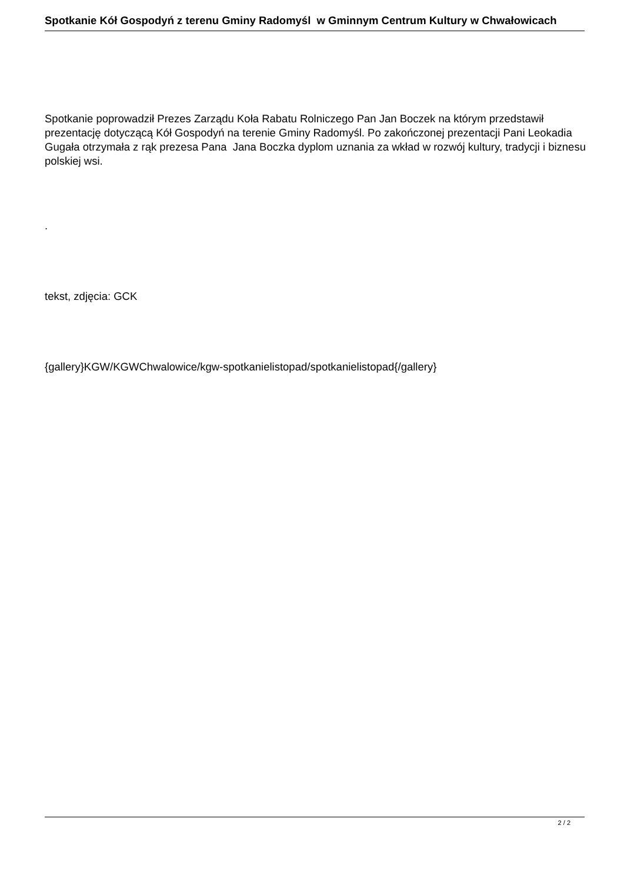Spotkanie Kół Gospodyń z terenu Gminy Radomyśl w Gminnym Centrum Kultury w Chwałowicach
Spotkanie poprowadził Prezes Zarządu Koła Rabatu Rolniczego Pan Jan Boczek na którym przedstawił prezentację dotyczącą Kół Gospodyń na terenie Gminy Radomyśl. Po zakończonej prezentacji Pani Leokadia Gugała otrzymała z rąk prezesa Pana Jana Boczka dyplom uznania za wkład w rozwój kultury, tradycji i biznesu polskiej wsi.
.
tekst, zdjęcia: GCK
{gallery}KGW/KGWChwalowice/kgw-spotkanielistopad/spotkanielistopad{/gallery}
2 / 2